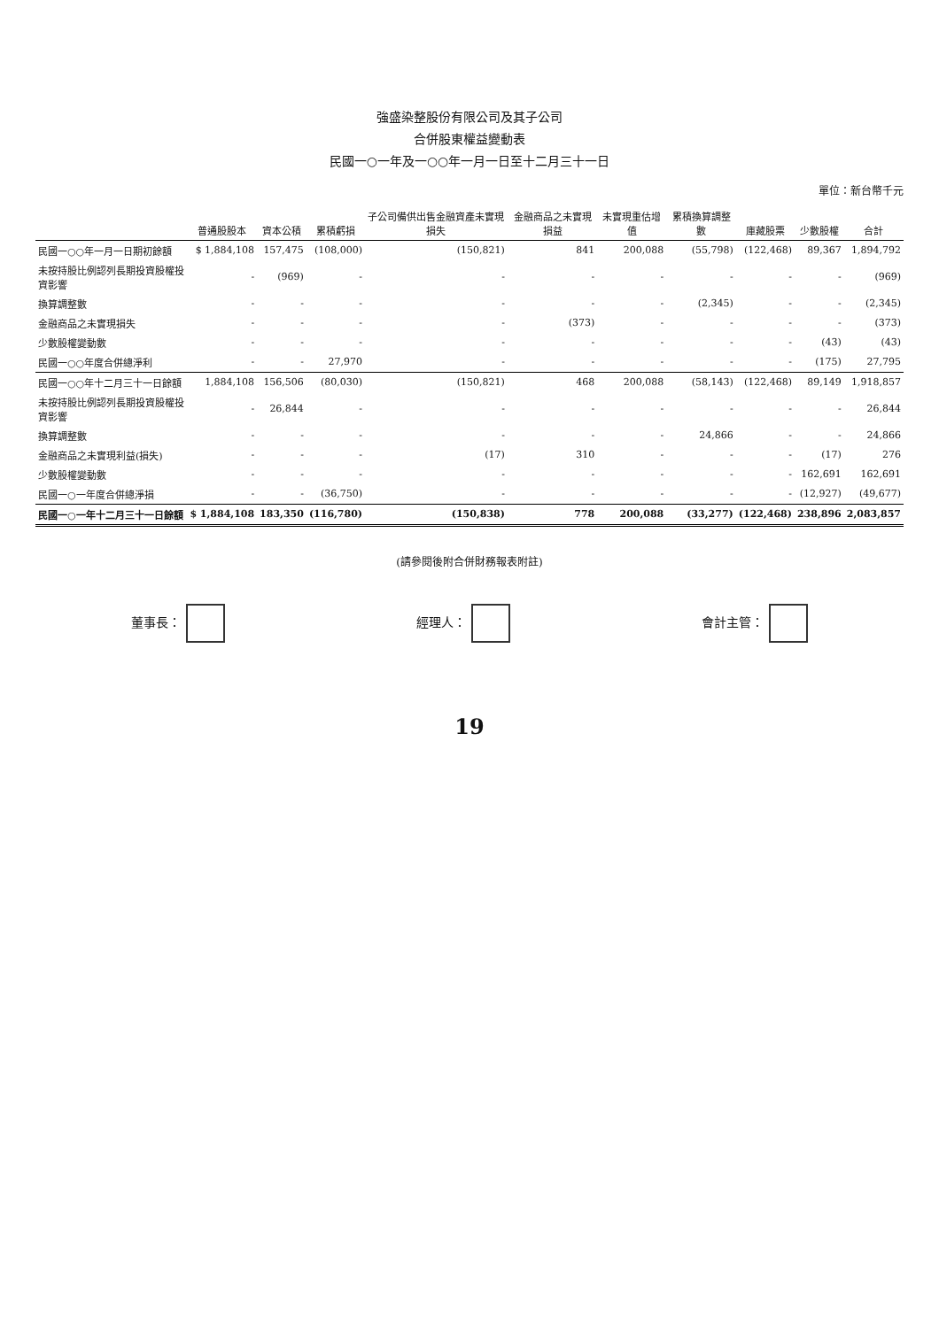強盛染整股份有限公司及其子公司
合併股東權益變動表
民國一○一年及一○○年一月一日至十二月三十一日
單位：新台幣千元
| | 普通股股本 | 資本公積 | 累積虧損 | 子公司備供出售金融資產未實現損失 | 金融商品之未實現損益 | 未實現重估增值 | 累積換算調整數 | 庫藏股票 | 少數股權 | 合計 |
| --- | --- | --- | --- | --- | --- | --- | --- | --- | --- | --- |
| 民國一○○年一月一日期初餘額 | $ 1,884,108 | 157,475 | (108,000) | (150,821) | 841 | 200,088 | (55,798) | (122,468) | 89,367 | 1,894,792 |
| 未按持股比例認列長期投資股權投資影響 | - | (969) | - | - | - | - | - | - | - | (969) |
| 換算調整數 | - | - | - | - | - | - | (2,345) | - | - | (2,345) |
| 金融商品之未實現損失 | - | - | - | - | (373) | - | - | - | - | (373) |
| 少數股權變動數 | - | - | - | - | - | - | - | - | (43) | (43) |
| 民國一○○年度合併總淨利 | - | - | 27,970 | - | - | - | - | - | (175) | 27,795 |
| 民國一○○年十二月三十一日餘額 | 1,884,108 | 156,506 | (80,030) | (150,821) | 468 | 200,088 | (58,143) | (122,468) | 89,149 | 1,918,857 |
| 未按持股比例認列長期投資股權投資影響 | - | 26,844 | - | - | - | - | - | - | - | 26,844 |
| 換算調整數 | - | - | - | - | - | - | 24,866 | - | - | 24,866 |
| 金融商品之未實現利益(損失) | - | - | - | (17) | 310 | - | - | - | (17) | 276 |
| 少數股權變動數 | - | - | - | - | - | - | - | - | 162,691 | 162,691 |
| 民國一○一年度合併總淨損 | - | - | (36,750) | - | - | - | - | - | (12,927) | (49,677) |
| 民國一○一年十二月三十一日餘額 | $ 1,884,108 | 183,350 | (116,780) | (150,838) | 778 | 200,088 | (33,277) | (122,468) | 238,896 | 2,083,857 |
(請參閱後附合併財務報表附註)
董事長： 經理人： 會計主管：
19